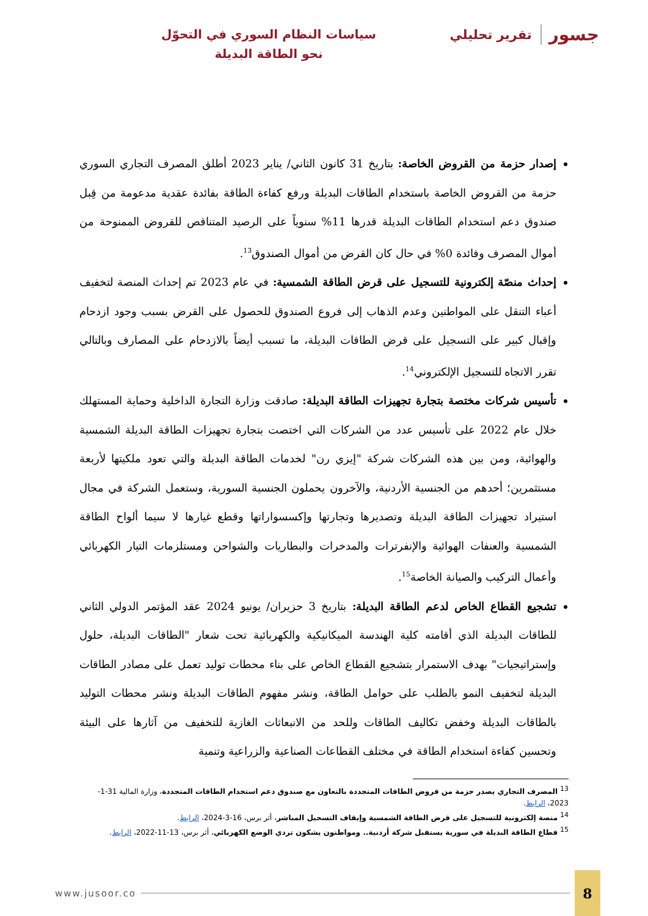جسور تقرير تحليلي
سياسات النظام السوري في التحوّل نحو الطاقة البديلة
إصدار حزمة من القروض الخاصة: بتاريخ 31 كانون الثاني/ يناير 2023 أطلق المصرف التجاري السوري حزمة من القروض الخاصة باستخدام الطاقات البديلة ورفع كفاءة الطاقة بفائدة عقدية مدعومة من قِبل صندوق دعم استخدام الطاقات البديلة قدرها 11% سنوياً على الرصيد المتناقص للقروض الممنوحة من أموال المصرف وفائدة 0% في حال كان القرض من أموال الصندوق<sup>13</sup>.
إحداث منصّة إلكترونية للتسجيل على قرض الطاقة الشمسية: في عام 2023 تم إحداث المنصة لتخفيف أعباء التنقل على المواطنين وعدم الذهاب إلى فروع الصندوق للحصول على القرض بسبب وجود ازدحام وإقبال كبير على التسجيل على قرض الطاقات البديلة، ما تسبب أيضاً بالازدحام على المصارف وبالتالي تقرر الاتجاه للتسجيل الإلكتروني<sup>14</sup>.
تأسيس شركات مختصة بتجارة تجهيزات الطاقة البديلة: صادقت وزارة التجارة الداخلية وحماية المستهلك خلال عام 2022 على تأسيس عدد من الشركات التي اختصت بتجارة تجهيزات الطاقة البديلة الشمسية والهوائية، ومن بين هذه الشركات شركة "إيزي رن" لخدمات الطاقة البديلة والتي تعود ملكيتها لأربعة مستثمرين؛ أحدهم من الجنسية الأردنية، والآخرون يحملون الجنسية السورية، وستعمل الشركة في مجال استيراد تجهيزات الطاقة البديلة وتصديرها وتجارتها وإكسسواراتها وقطع غيارها لا سيما ألواح الطاقة الشمسية والعنفات الهوائية والإنفرترات والمدخرات والبطاريات والشواحن ومستلزمات التيار الكهربائي وأعمال التركيب والصيانة الخاصة<sup>15</sup>.
تشجيع القطاع الخاص لدعم الطاقة البديلة: بتاريخ 3 حزيران/ يونيو 2024 عقد المؤتمر الدولي الثاني للطاقات البديلة الذي أقامته كلية الهندسة الميكانيكية والكهربائية تحت شعار "الطاقات البديلة، حلول وإستراتيجيات" بهدف الاستمرار بتشجيع القطاع الخاص على بناء محطات توليد تعمل على مصادر الطاقات البديلة لتخفيف النمو بالطلب على حوامل الطاقة، ونشر مفهوم الطاقات البديلة ونشر محطات التوليد بالطاقات البديلة وخفض تكاليف الطاقات وللحد من الانبعاثات الغازية للتخفيف من آثارها على البيئة وتحسين كفاءة استخدام الطاقة في مختلف القطاعات الصناعية والزراعية وتنمية
<sup>13</sup> المصرف التجاري يصدر حزمة من قروض الطاقات المتجددة بالتعاون مع صندوق دعم استخدام الطاقات المتجددة، وزارة المالية 31-1-2023، الرابط.
<sup>14</sup> منصة إلكترونية للتسجيل على قرض الطاقة الشمسية وإيقاف التسجيل المباشر، أثر برس، 16-3-2024، الرابط.
<sup>15</sup> قطاع الطاقة البديلة في سورية يستقبل شركة أردنية.. ومواطنون يشكون تردي الوضع الكهربائي، أثر برس، 13-11-2022، الرابط.
www.jusoor.co 8